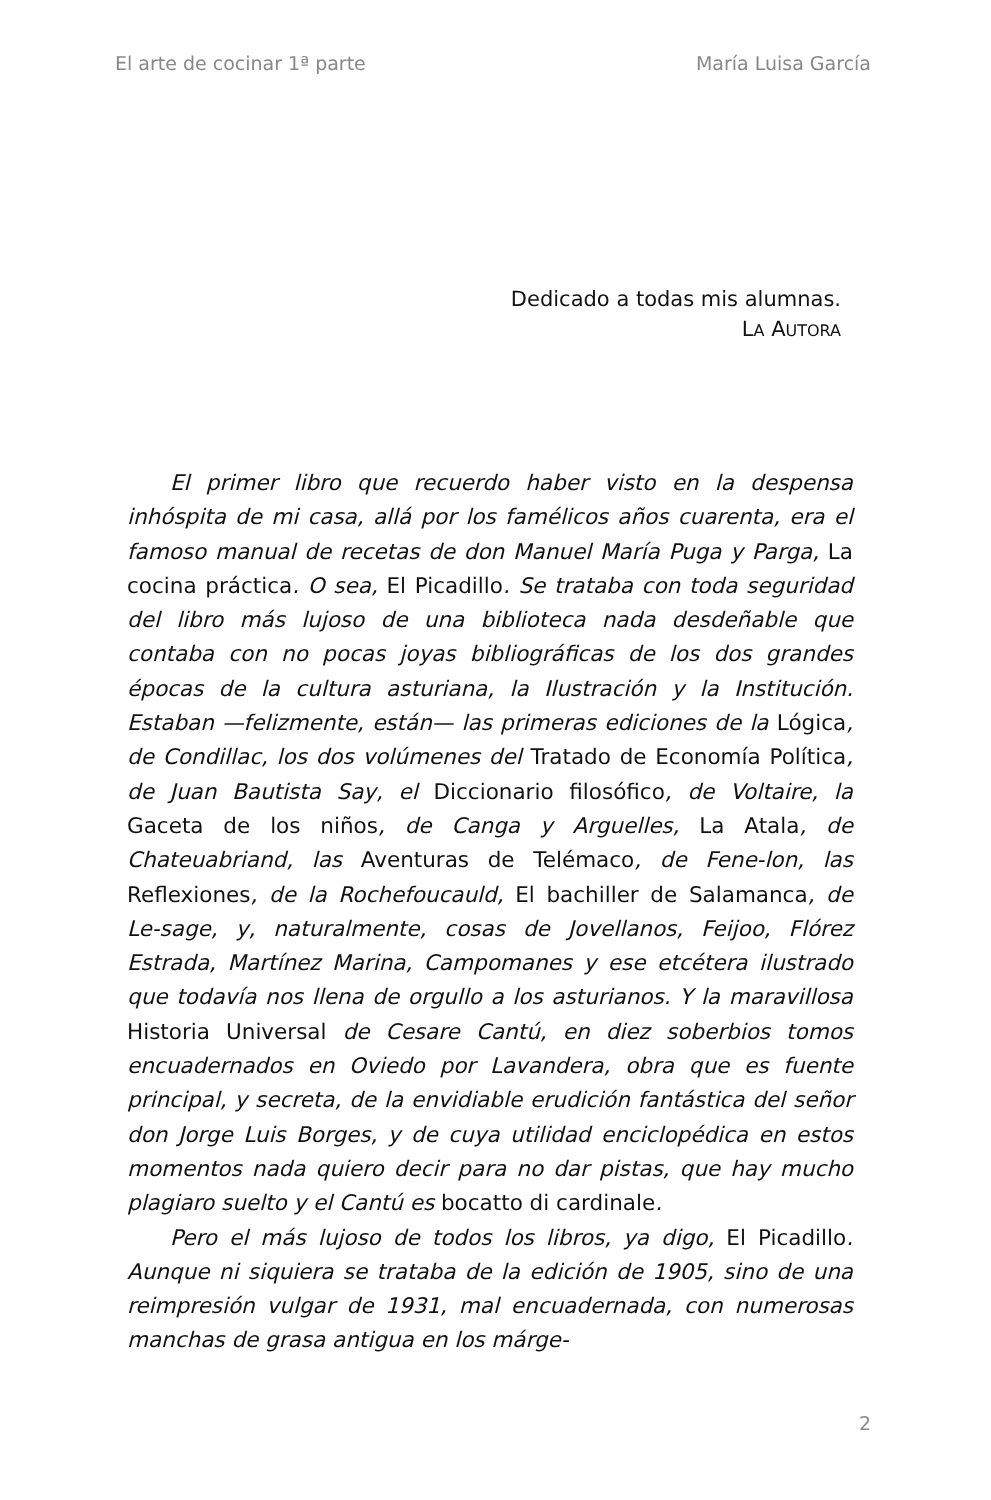El arte de cocinar 1ª parte María Luisa García
Dedicado a todas mis alumnas.
LA AUTORA
El primer libro que recuerdo haber visto en la despensa inhóspita de mi casa, allá por los famélicos años cuarenta, era el famoso manual de recetas de don Manuel María Puga y Parga, La cocina práctica. O sea, El Picadillo. Se trataba con toda seguridad del libro más lujoso de una biblioteca nada desdeñable que contaba con no pocas joyas bibliográficas de los dos grandes épocas de la cultura asturiana, la Ilustración y la Institución. Estaban —felizmente, están— las primeras ediciones de la Lógica, de Condillac, los dos volúmenes del Tratado de Economía Política, de Juan Bautista Say, el Diccionario filosófico, de Voltaire, la Gaceta de los niños, de Canga y Arguelles, La Atala, de Chateuabriand, las Aventuras de Telémaco, de Fene-lon, las Reflexiones, de la Rochefoucauld, El bachiller de Salamanca, de Le-sage, y, naturalmente, cosas de Jovellanos, Feijoo, Flórez Estrada, Martínez Marina, Campomanes y ese etcétera ilustrado que todavía nos llena de orgullo a los asturianos. Y la maravillosa Historia Universal de Cesare Cantú, en diez soberbios tomos encuadernados en Oviedo por Lavandera, obra que es fuente principal, y secreta, de la envidiable erudición fantástica del señor don Jorge Luis Borges, y de cuya utilidad enciclopédica en estos momentos nada quiero decir para no dar pistas, que hay mucho plagiaro suelto y el Cantú es bocatto di cardinale.
Pero el más lujoso de todos los libros, ya digo, El Picadillo. Aunque ni siquiera se trataba de la edición de 1905, sino de una reimpresión vulgar de 1931, mal encuadernada, con numerosas manchas de grasa antigua en los márge-
2